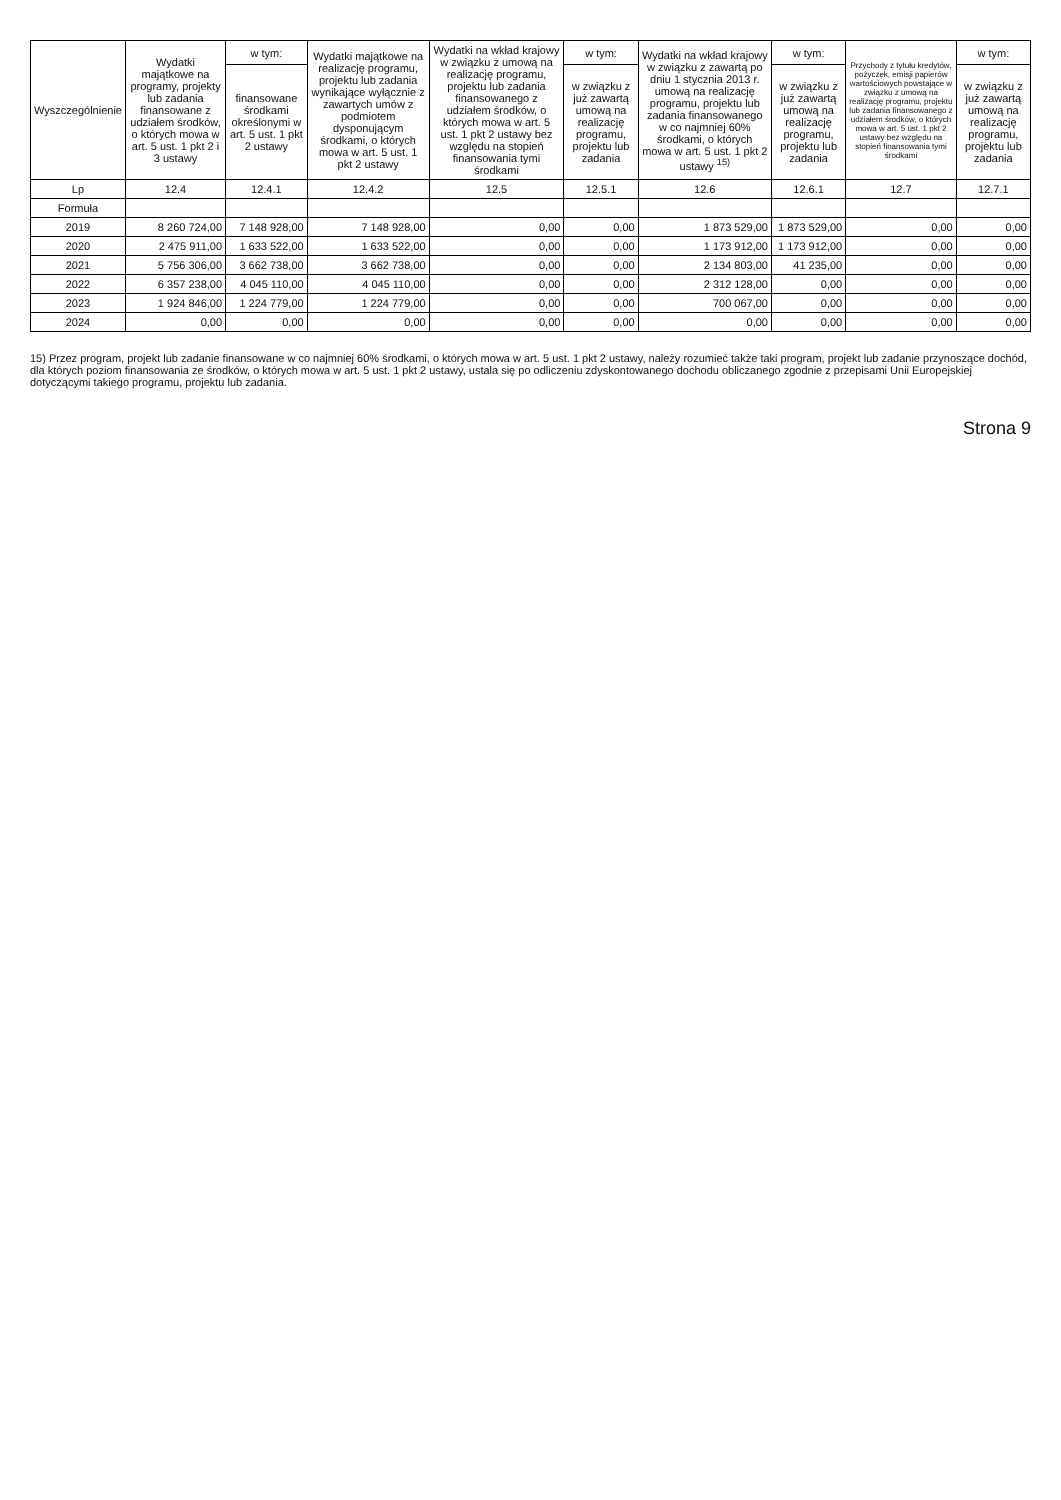| Wyszczególnienie | Wydatki majątkowe na programy, projekty lub zadania finansowane z udziałem środków, o których mowa w art. 5 ust. 1 pkt 2 i 3 ustawy | w tym: | Wydatki majątkowe na realizację programu, projektu lub zadania wynikające wyłącznie z zawartych umów z podmiotem dysponującym środkami, o których mowa w art. 5 ust. 1 pkt 2 ustawy | Wydatki na wkład krajowy w związku z umową na realizację programu, projektu lub zadania finansowanego z udziałem środków, o których mowa w art. 5 ust. 1 pkt 2 ustawy bez względu na stopień finansowania tymi środkami | w tym: | Wydatki na wkład krajowy w związku z zawartą po dniu 1 stycznia 2013 r. umową na realizację programu, projektu lub zadania finansowanego w co najmniej 60% środkami, o których mowa w art. 5 ust. 1 pkt 2 ustawy <sup>15)</sup> | w tym: | Przychody z tytułu kredytów, pożyczek, emisji papierów wartościowych powstające w związku z umową na realizację programu, projektu lub zadania finansowanego z udziałem środków, o których mowa w art. 5 ust. 1 pkt 2 ustawy bez względu na stopień finansowania tymi środkami | w tym: |
| --- | --- | --- | --- | --- | --- | --- | --- | --- | --- |
| | | finansowane środkami określonymi w art. 5 ust. 1 pkt 2 ustawy | | | w związku z już zawartą umową na realizację programu, projektu lub zadania | | w związku z już zawartą umową na realizację programu, projektu lub zadania | | w związku z już zawartą umową na realizację programu, projektu lub zadania |
| Lp | 12.4 | 12.4.1 | 12.4.2 | 12.5 | 12.5.1 | 12.6 | 12.6.1 | 12.7 | 12.7.1 |
| Formuła | | | | | | | | | |
| 2019 | 8 260 724,00 | 7 148 928,00 | 7 148 928,00 | 0,00 | 0,00 | 1 873 529,00 | 1 873 529,00 | 0,00 | 0,00 |
| 2020 | 2 475 911,00 | 1 633 522,00 | 1 633 522,00 | 0,00 | 0,00 | 1 173 912,00 | 1 173 912,00 | 0,00 | 0,00 |
| 2021 | 5 756 306,00 | 3 662 738,00 | 3 662 738,00 | 0,00 | 0,00 | 2 134 803,00 | 41 235,00 | 0,00 | 0,00 |
| 2022 | 6 357 238,00 | 4 045 110,00 | 4 045 110,00 | 0,00 | 0,00 | 2 312 128,00 | 0,00 | 0,00 | 0,00 |
| 2023 | 1 924 846,00 | 1 224 779,00 | 1 224 779,00 | 0,00 | 0,00 | 700 067,00 | 0,00 | 0,00 | 0,00 |
| 2024 | 0,00 | 0,00 | 0,00 | 0,00 | 0,00 | 0,00 | 0,00 | 0,00 | 0,00 |
15) Przez program, projekt lub zadanie finansowane w co najmniej 60% środkami, o których mowa w art. 5 ust. 1 pkt 2 ustawy, należy rozumieć także taki program, projekt lub zadanie przynoszące dochód, dla których poziom finansowania ze środków, o których mowa w art. 5 ust. 1 pkt 2 ustawy, ustala się po odliczeniu zdyskontowanego dochodu obliczanego zgodnie z przepisami Unii Europejskiej dotyczącymi takiego programu, projektu lub zadania.
Strona 9